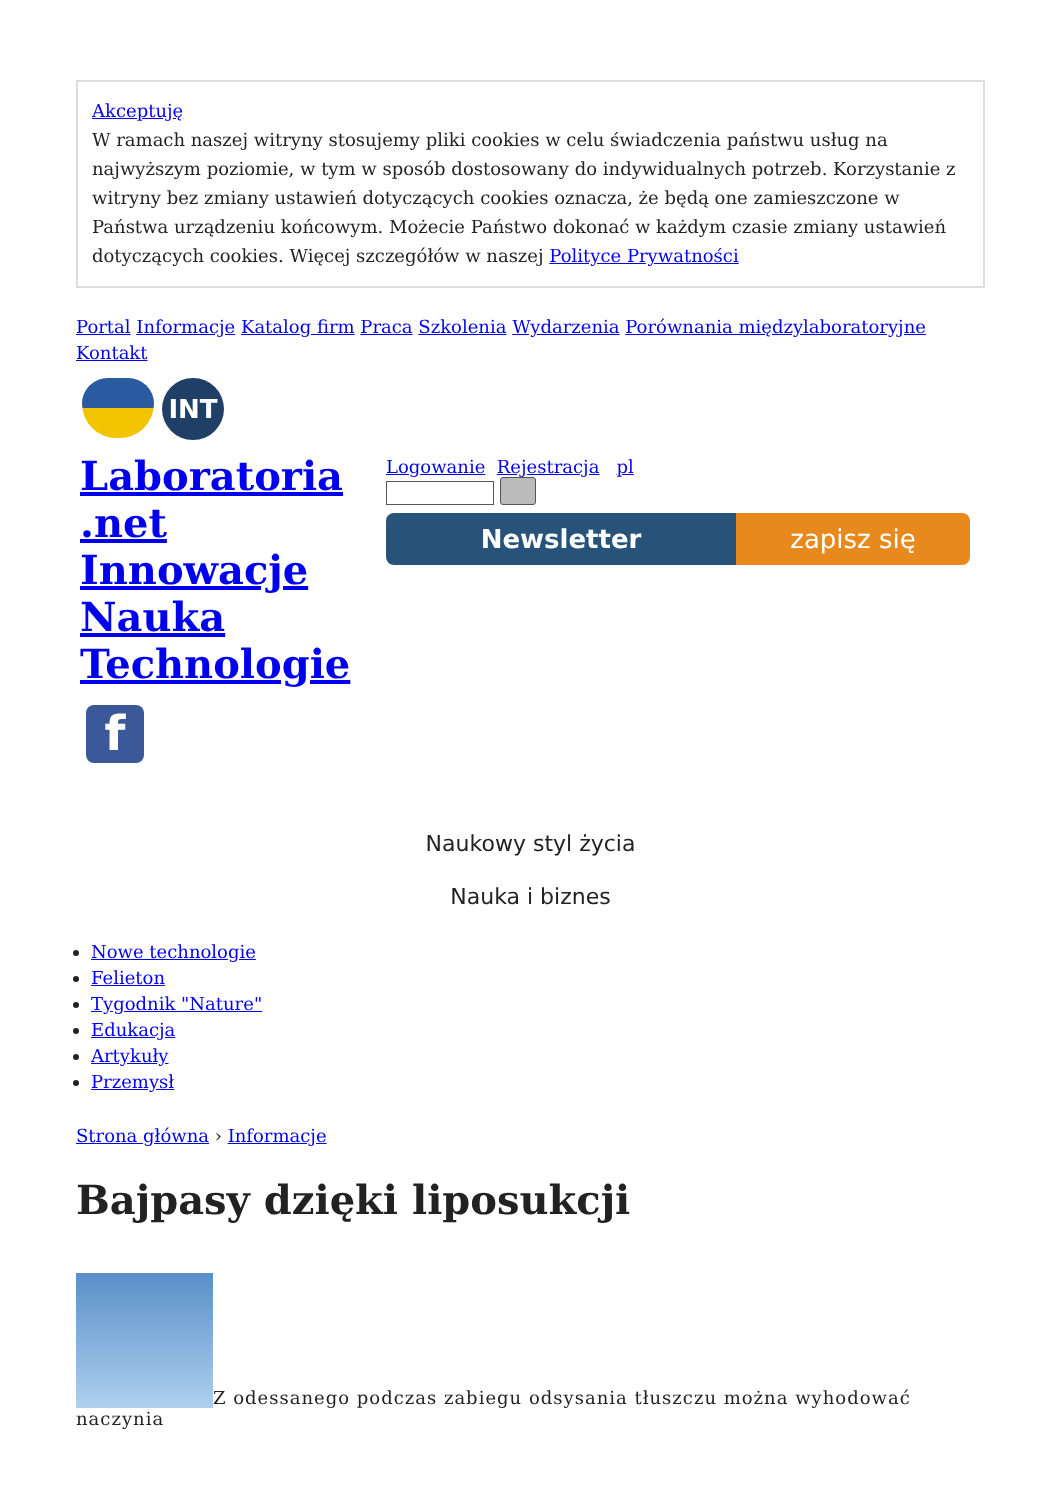Akceptuję
W ramach naszej witryny stosujemy pliki cookies w celu świadczenia państwu usług na najwyższym poziomie, w tym w sposób dostosowany do indywidualnych potrzeb. Korzystanie z witryny bez zmiany ustawień dotyczących cookies oznacza, że będą one zamieszczone w Państwa urządzeniu końcowym. Możecie Państwo dokonać w każdym czasie zmiany ustawień dotyczących cookies. Więcej szczegółów w naszej Polityce Prywatności
Portal Informacje Katalog firm Praca Szkolenia Wydarzenia Porównania międzylaboratoryjne Kontakt
INT
Laboratoria .net Innowacje Nauka Technologie
f
Logowanie Rejestracja pl
Newsletter zapisz się
Naukowy styl życia
Nauka i biznes
Nowe technologie
Felieton
Tygodnik "Nature"
Edukacja
Artykuły
Przemysł
Strona główna › Informacje
Bajpasy dzięki liposukcji
Z odessanego podczas zabiegu odsysania tłuszczu można wyhodować naczynia